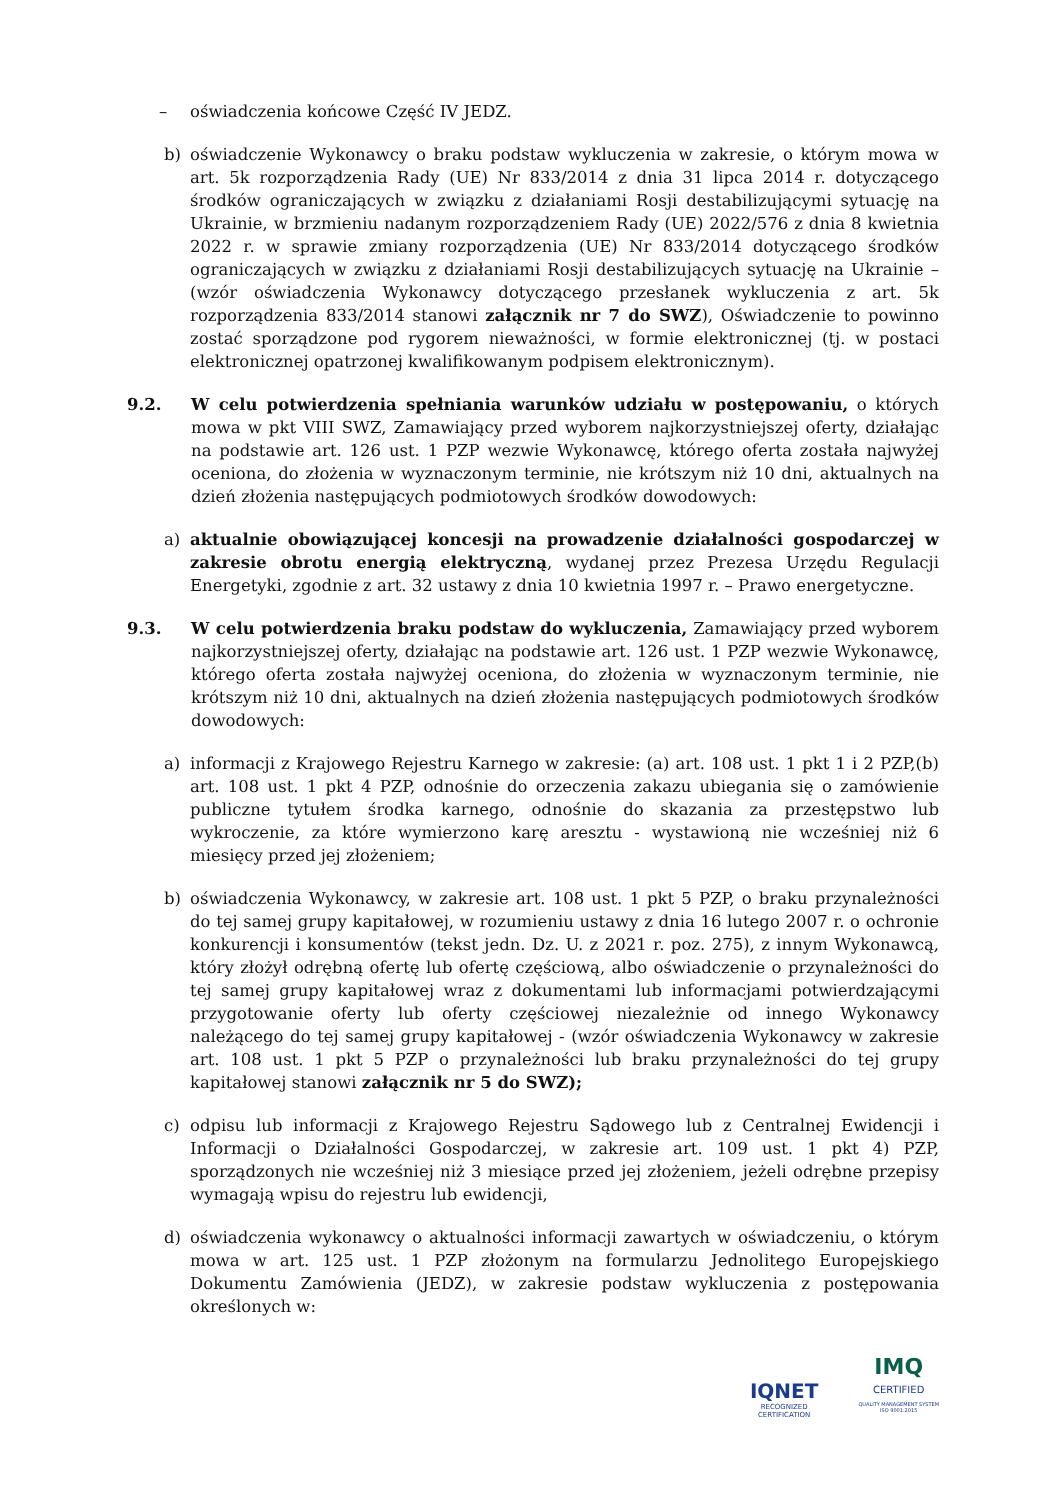– oświadczenia końcowe Część IV JEDZ.
b) oświadczenie Wykonawcy o braku podstaw wykluczenia w zakresie, o którym mowa w art. 5k rozporządzenia Rady (UE) Nr 833/2014 z dnia 31 lipca 2014 r. dotyczącego środków ograniczających w związku z działaniami Rosji destabilizującymi sytuację na Ukrainie, w brzmieniu nadanym rozporządzeniem Rady (UE) 2022/576 z dnia 8 kwietnia 2022 r. w sprawie zmiany rozporządzenia (UE) Nr 833/2014 dotyczącego środków ograniczających w związku z działaniami Rosji destabilizujących sytuację na Ukrainie – (wzór oświadczenia Wykonawcy dotyczącego przesłanek wykluczenia z art. 5k rozporządzenia 833/2014 stanowi załącznik nr 7 do SWZ), Oświadczenie to powinno zostać sporządzone pod rygorem nieważności, w formie elektronicznej (tj. w postaci elektronicznej opatrzonej kwalifikowanym podpisem elektronicznym).
9.2. W celu potwierdzenia spełniania warunków udziału w postępowaniu, o których mowa w pkt VIII SWZ, Zamawiający przed wyborem najkorzystniejszej oferty, działając na podstawie art. 126 ust. 1 PZP wezwie Wykonawcę, którego oferta została najwyżej oceniona, do złożenia w wyznaczonym terminie, nie krótszym niż 10 dni, aktualnych na dzień złożenia następujących podmiotowych środków dowodowych:
a) aktualnie obowiązującej koncesji na prowadzenie działalności gospodarczej w zakresie obrotu energią elektryczną, wydanej przez Prezesa Urzędu Regulacji Energetyki, zgodnie z art. 32 ustawy z dnia 10 kwietnia 1997 r. – Prawo energetyczne.
9.3. W celu potwierdzenia braku podstaw do wykluczenia, Zamawiający przed wyborem najkorzystniejszej oferty, działając na podstawie art. 126 ust. 1 PZP wezwie Wykonawcę, którego oferta została najwyżej oceniona, do złożenia w wyznaczonym terminie, nie krótszym niż 10 dni, aktualnych na dzień złożenia następujących podmiotowych środków dowodowych:
a) informacji z Krajowego Rejestru Karnego w zakresie: (a) art. 108 ust. 1 pkt 1 i 2 PZP,(b) art. 108 ust. 1 pkt 4 PZP, odnośnie do orzeczenia zakazu ubiegania się o zamówienie publiczne tytułem środka karnego, odnośnie do skazania za przestępstwo lub wykroczenie, za które wymierzono karę aresztu - wystawioną nie wcześniej niż 6 miesięcy przed jej złożeniem;
b) oświadczenia Wykonawcy, w zakresie art. 108 ust. 1 pkt 5 PZP, o braku przynależności do tej samej grupy kapitałowej, w rozumieniu ustawy z dnia 16 lutego 2007 r. o ochronie konkurencji i konsumentów (tekst jedn. Dz. U. z 2021 r. poz. 275), z innym Wykonawcą, który złożył odrębną ofertę lub ofertę częściową, albo oświadczenie o przynależności do tej samej grupy kapitałowej wraz z dokumentami lub informacjami potwierdzającymi przygotowanie oferty lub oferty częściowej niezależnie od innego Wykonawcy należącego do tej samej grupy kapitałowej - (wzór oświadczenia Wykonawcy w zakresie art. 108 ust. 1 pkt 5 PZP o przynależności lub braku przynależności do tej grupy kapitałowej stanowi załącznik nr 5 do SWZ);
c) odpisu lub informacji z Krajowego Rejestru Sądowego lub z Centralnej Ewidencji i Informacji o Działalności Gospodarczej, w zakresie art. 109 ust. 1 pkt 4) PZP, sporządzonych nie wcześniej niż 3 miesiące przed jej złożeniem, jeżeli odrębne przepisy wymagają wpisu do rejestru lub ewidencji,
d) oświadczenia wykonawcy o aktualności informacji zawartych w oświadczeniu, o którym mowa w art. 125 ust. 1 PZP złożonym na formularzu Jednolitego Europejskiego Dokumentu Zamówienia (JEDZ), w zakresie podstaw wykluczenia z postępowania określonych w:
IQNET
RECOGNIZED
CERTIFICATION
IMQ
CERTIFIED
QUALITY MANAGEMENT SYSTEM
ISO 9001:2015